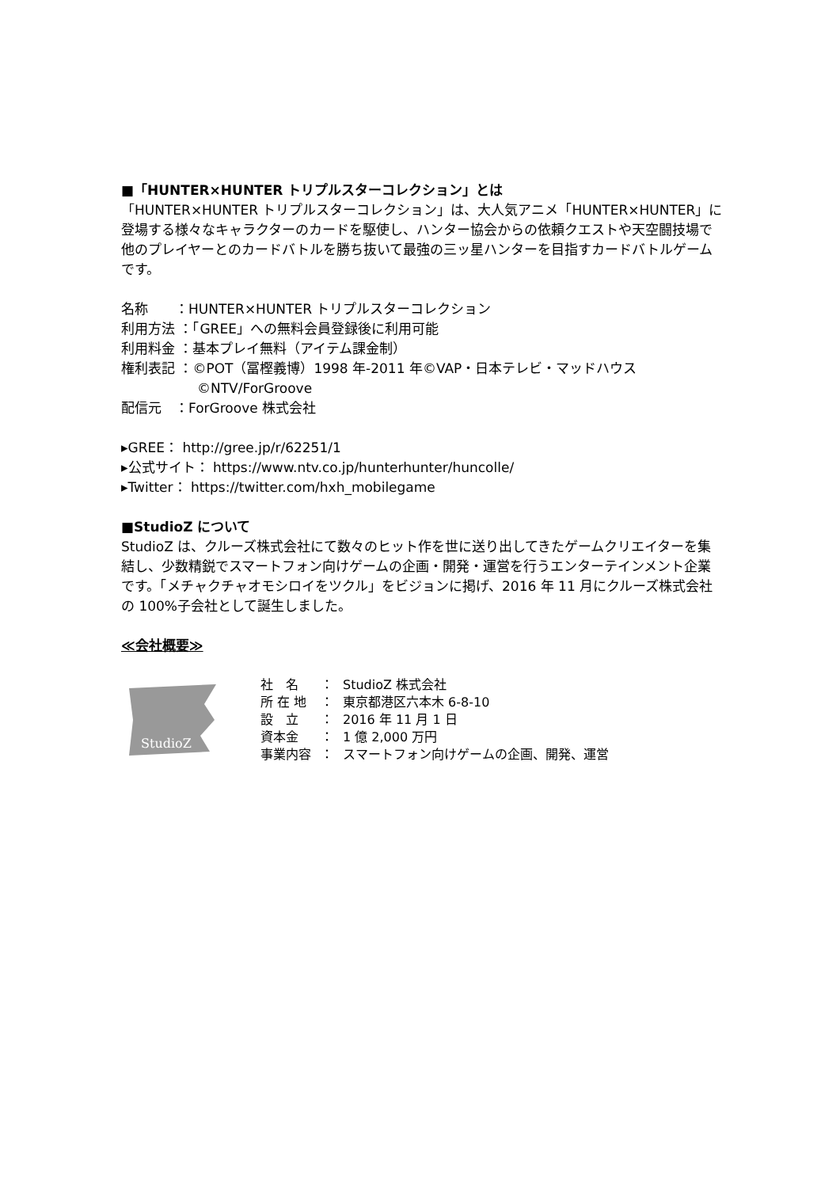■「HUNTER×HUNTER トリプルスターコレクション」とは
「HUNTER×HUNTER トリプルスターコレクション」は、大人気アニメ「HUNTER×HUNTER」に登場する様々なキャラクターのカードを駆使し、ハンター協会からの依頼クエストや天空闘技場で他のプレイヤーとのカードバトルを勝ち抜いて最強の三ッ星ハンターを目指すカードバトルゲームです。
名称　　：HUNTER×HUNTER トリプルスターコレクション
利用方法 ：「GREE」への無料会員登録後に利用可能
利用料金 ：基本プレイ無料（アイテム課金制）
権利表記 ：©POT（冨樫義博）1998 年-2011 年©VAP・日本テレビ・マッドハウス
©NTV/ForGroove
配信元　：ForGroove 株式会社
▸GREE： http://gree.jp/r/62251/1
▸公式サイト： https://www.ntv.co.jp/hunterhunter/huncolle/
▸Twitter： https://twitter.com/hxh_mobilegame
■StudioZ について
StudioZ は、クルーズ株式会社にて数々のヒット作を世に送り出してきたゲームクリエイターを集結し、少数精鋭でスマートフォン向けゲームの企画・開発・運営を行うエンターテインメント企業です。「メチャクチャオモシロイをツクル」をビジョンに掲げ、2016 年 11 月にクルーズ株式会社の 100%子会社として誕生しました。
≪会社概要≫
StudioZ
| 社 名 | ： | StudioZ 株式会社 |
| 所 在 地 | ： | 東京都港区六本木 6-8-10 |
| 設 立 | ： | 2016 年 11 月 1 日 |
| 資本金 | ： | 1 億 2,000 万円 |
| 事業内容 | ： | スマートフォン向けゲームの企画、開発、運営 |